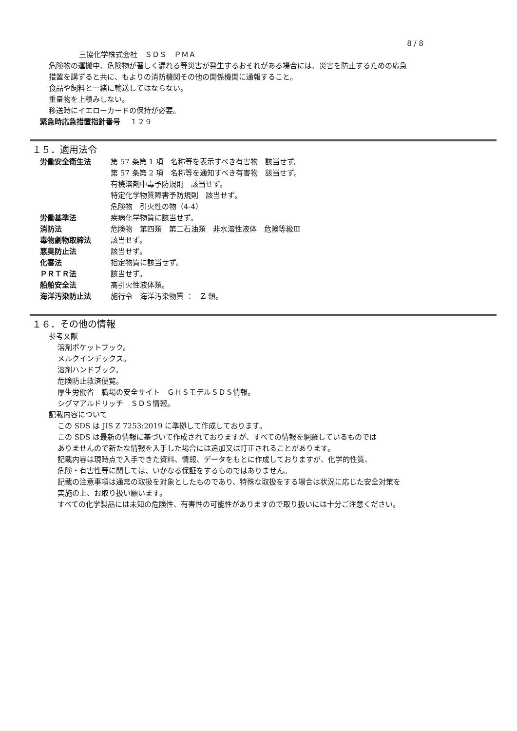8 / 8
三協化学株式会社　ＳＤＳ　ＰＭＡ
危険物の運搬中、危険物が著しく漏れる等災害が発生するおそれがある場合には、災害を防止するための応急
措置を講ずると共に、もよりの消防機関その他の関係機関に通報すること。
食品や飼料と一緒に輸送してはならない。
重量物を上積みしない。
移送時にイエローカードの保持が必要。
緊急時応急措置指針番号 　１２９
１５．適用法令
| 労働安全衛生法 | 第 57 条第 1 項 名称等を表示すべき有害物 該当せず。 |
| | 第 57 条第 2 項 名称等を通知すべき有害物 該当せず。 |
| | 有機溶剤中毒予防規則 該当せず。 |
| | 特定化学物質障害予防規則 該当せず。 |
| | 危険物 引火性の物（4-4） |
| 労働基準法 | 疾病化学物質に該当せず。 |
| 消防法 | 危険物 第四類 第二石油類 非水溶性液体 危険等級Ⅲ |
| 毒物劇物取締法 | 該当せず。 |
| 悪臭防止法 | 該当せず。 |
| 化審法 | 指定物質に該当せず。 |
| ＰＲＴＲ法 | 該当せず。 |
| 船舶安全法 | 高引火性液体類。 |
| 海洋汚染防止法 | 施行令 海洋汚染物質 ： Z 類。 |
１６．その他の情報
参考文献
溶剤ポケットブック。
メルクインデックス。
溶剤ハンドブック。
危険防止救済便覧。
厚生労働省　職場の安全サイト　ＧＨＳモデルＳＤＳ情報。
シグマアルドリッチ　ＳＤＳ情報。
記載内容について
この SDS は JIS Z 7253:2019 に準拠して作成しております。
この SDS は最新の情報に基づいて作成されておりますが、すべての情報を網羅しているものでは
ありませんので新たな情報を入手した場合には追加又は訂正されることがあります。
記載内容は現時点で入手できた資料、情報、データをもとに作成しておりますが、化学的性質、
危険・有害性等に関しては、いかなる保証をするものではありません。
記載の注意事項は通常の取扱を対象としたものであり、特殊な取扱をする場合は状況に応じた安全対策を
実施の上、お取り扱い願います。
すべての化学製品には未知の危険性、有害性の可能性がありますので取り扱いには十分ご注意ください。